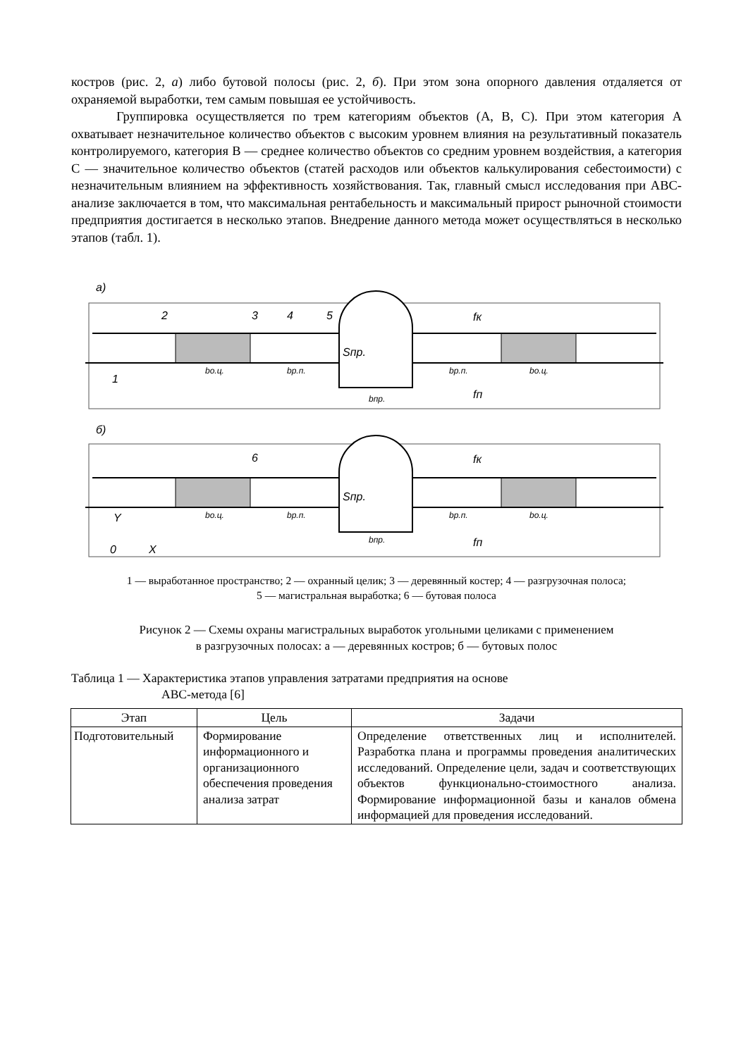костров (рис. 2, а) либо бутовой полосы (рис. 2, б). При этом зона опорного давления отдаляется от охраняемой выработки, тем самым повышая ее устойчивость.
Группировка осуществляется по трем категориям объектов (А, В, С). При этом категория А охватывает незначительное количество объектов с высоким уровнем влияния на результативный показатель контролируемого, категория В — среднее количество объектов со средним уровнем воздействия, а категория С — значительное количество объектов (статей расходов или объектов калькулирования себестоимости) с незначительным влиянием на эффективность хозяйствования. Так, главный смысл исследования при АВС-анализе заключается в том, что максимальная рентабельность и максимальный прирост рыночной стоимости предприятия достигается в несколько этапов. Внедрение данного метода может осуществляться в несколько этапов (табл. 1).
а)
Sпр.
2
3
4
5
fк
fп
1
bо.ц.
bр.п.
bр.п.
bо.ц.
bпр.
б)
Sпр.
6
fк
fп
bо.ц.
bр.п.
bр.п.
bо.ц.
bпр.
Y
0
X
1 — выработанное пространство; 2 — охранный целик; 3 — деревянный костер; 4 — разгрузочная полоса;
5 — магистральная выработка; 6 — бутовая полоса
Рисунок 2 — Схемы охраны магистральных выработок угольными целиками с применением
в разгрузочных полосах: а — деревянных костров; б — бутовых полос
Таблица 1 — Характеристика этапов управления затратами предприятия на основе
АВС-метода [6]
| Этап | Цель | Задачи |
| --- | --- | --- |
| Подготовительный | Формирование информационного и организационного обеспечения проведения анализа затрат | Определение ответственных лиц и исполнителей. Разработка плана и программы проведения аналитических исследований. Определение цели, задач и соответствующих объектов функционально-стоимостного анализа. Формирование информационной базы и каналов обмена информацией для проведения исследований. |